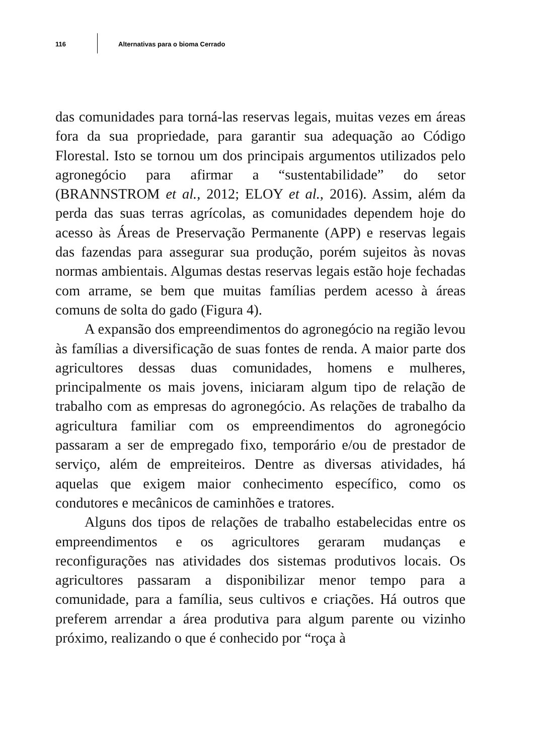116
Alternativas para o bioma Cerrado
das comunidades para torná-las reservas legais, muitas vezes em áreas fora da sua propriedade, para garantir sua adequação ao Código Florestal. Isto se tornou um dos principais argumentos utilizados pelo agronegócio para afirmar a “sustentabilidade” do setor (BRANNSTROM et al., 2012; ELOY et al., 2016). Assim, além da perda das suas terras agrícolas, as comunidades dependem hoje do acesso às Áreas de Preservação Permanente (APP) e reservas legais das fazendas para assegurar sua produção, porém sujeitos às novas normas ambientais. Algumas destas reservas legais estão hoje fechadas com arrame, se bem que muitas famílias perdem acesso à áreas comuns de solta do gado (Figura 4).
A expansão dos empreendimentos do agronegócio na região levou às famílias a diversificação de suas fontes de renda. A maior parte dos agricultores dessas duas comunidades, homens e mulheres, principalmente os mais jovens, iniciaram algum tipo de relação de trabalho com as empresas do agronegócio. As relações de trabalho da agricultura familiar com os empreendimentos do agronegócio passaram a ser de empregado fixo, temporário e/ou de prestador de serviço, além de empreiteiros. Dentre as diversas atividades, há aquelas que exigem maior conhecimento específico, como os condutores e mecânicos de caminhões e tratores.
Alguns dos tipos de relações de trabalho estabelecidas entre os empreendimentos e os agricultores geraram mudanças e reconfigurações nas atividades dos sistemas produtivos locais. Os agricultores passaram a disponibilizar menor tempo para a comunidade, para a família, seus cultivos e criações. Há outros que preferem arrendar a área produtiva para algum parente ou vizinho próximo, realizando o que é conhecido por “roça à